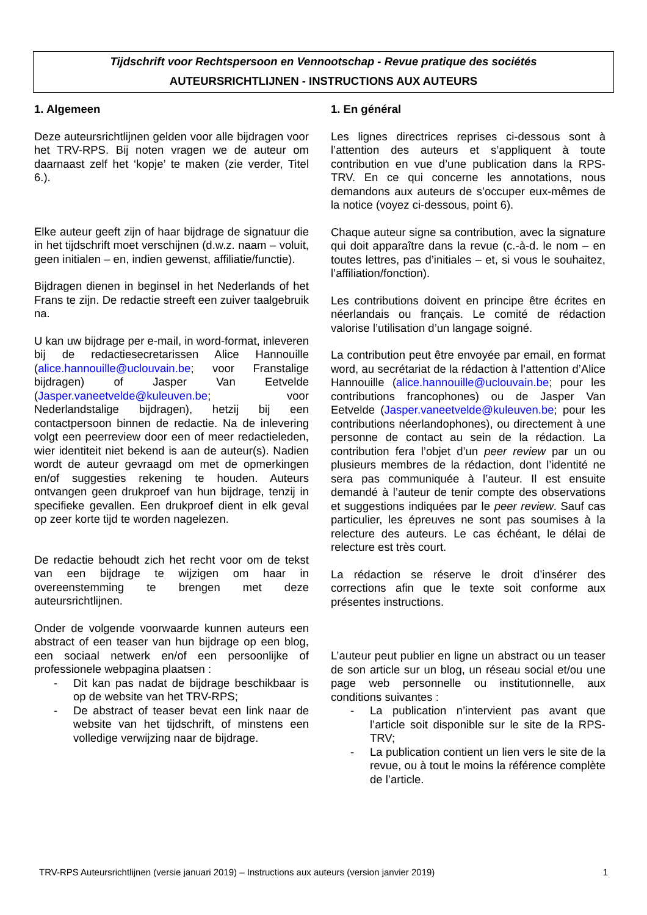Tijdschrift voor Rechtspersoon en Vennootschap - Revue pratique des sociétés
AUTEURSRICHTLIJNEN - INSTRUCTIONS AUX AUTEURS
1. Algemeen
Deze auteursrichtlijnen gelden voor alle bijdragen voor het TRV-RPS. Bij noten vragen we de auteur om daarnaast zelf het ‘kopje’ te maken (zie verder, Titel 6.).
Elke auteur geeft zijn of haar bijdrage de signatuur die in het tijdschrift moet verschijnen (d.w.z. naam – voluit, geen initialen – en, indien gewenst, affiliatie/functie).
Bijdragen dienen in beginsel in het Nederlands of het Frans te zijn. De redactie streeft een zuiver taalgebruik na.
U kan uw bijdrage per e-mail, in word-format, inleveren bij de redactiesecretarissen Alice Hannouille (alice.hannouille@uclouvain.be; voor Franstalige bijdragen) of Jasper Van Eetvelde (Jasper.vaneetvelde@kuleuven.be; voor Nederlandstalige bijdragen), hetzij bij een contactpersoon binnen de redactie. Na de inlevering volgt een peerreview door een of meer redactieleden, wier identiteit niet bekend is aan de auteur(s). Nadien wordt de auteur gevraagd om met de opmerkingen en/of suggesties rekening te houden. Auteurs ontvangen geen drukproef van hun bijdrage, tenzij in specifieke gevallen. Een drukproef dient in elk geval op zeer korte tijd te worden nagelezen.
De redactie behoudt zich het recht voor om de tekst van een bijdrage te wijzigen om haar in overeenstemming te brengen met deze auteursrichtlijnen.
Onder de volgende voorwaarde kunnen auteurs een abstract of een teaser van hun bijdrage op een blog, een sociaal netwerk en/of een persoonlijke of professionele webpagina plaatsen :
- Dit kan pas nadat de bijdrage beschikbaar is op de website van het TRV-RPS;
- De abstract of teaser bevat een link naar de website van het tijdschrift, of minstens een volledige verwijzing naar de bijdrage.
1. En général
Les lignes directrices reprises ci-dessous sont à l’attention des auteurs et s’appliquent à toute contribution en vue d’une publication dans la RPS-TRV. En ce qui concerne les annotations, nous demandons aux auteurs de s’occuper eux-mêmes de la notice (voyez ci-dessous, point 6).
Chaque auteur signe sa contribution, avec la signature qui doit apparaître dans la revue (c.-à-d. le nom – en toutes lettres, pas d’initiales – et, si vous le souhaitez, l’affiliation/fonction).
Les contributions doivent en principe être écrites en néerlandais ou français. Le comité de rédaction valorise l’utilisation d’un langage soigné.
La contribution peut être envoyée par email, en format word, au secrétariat de la rédaction à l’attention d’Alice Hannouille (alice.hannouille@uclouvain.be; pour les contributions francophones) ou de Jasper Van Eetvelde (Jasper.vaneetvelde@kuleuven.be; pour les contributions néerlandophones), ou directement à une personne de contact au sein de la rédaction. La contribution fera l’objet d’un peer review par un ou plusieurs membres de la rédaction, dont l’identité ne sera pas communiquée à l’auteur. Il est ensuite demandé à l’auteur de tenir compte des observations et suggestions indiquées par le peer review. Sauf cas particulier, les épreuves ne sont pas soumises à la relecture des auteurs. Le cas échéant, le délai de relecture est très court.
La rédaction se réserve le droit d’insérer des corrections afin que le texte soit conforme aux présentes instructions.
L’auteur peut publier en ligne un abstract ou un teaser de son article sur un blog, un réseau social et/ou une page web personnelle ou institutionnelle, aux conditions suivantes :
- La publication n’intervient pas avant que l’article soit disponible sur le site de la RPS-TRV;
- La publication contient un lien vers le site de la revue, ou à tout le moins la référence complète de l’article.
TRV-RPS Auteursrichtlijnen (versie januari 2019) – Instructions aux auteurs (version janvier 2019) 1